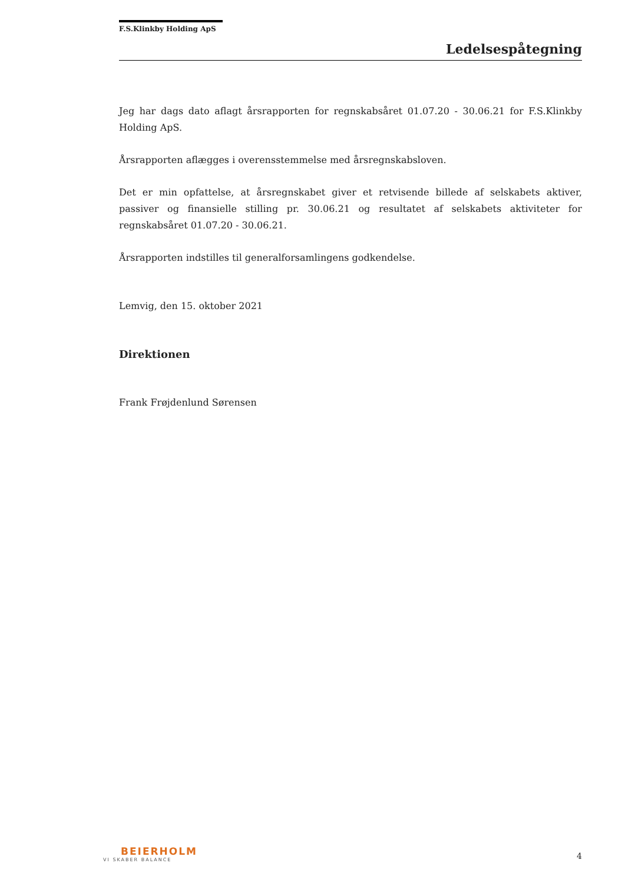F.S.Klinkby Holding ApS
Ledelsespåtegning
Jeg har dags dato aflagt årsrapporten for regnskabsåret 01.07.20 - 30.06.21 for F.S.Klinkby Holding ApS.
Årsrapporten aflægges i overensstemmelse med årsregnskabsloven.
Det er min opfattelse, at årsregnskabet giver et retvisende billede af selskabets aktiver, passiver og finansielle stilling pr. 30.06.21 og resultatet af selskabets aktiviteter for regnskabsåret 01.07.20 - 30.06.21.
Årsrapporten indstilles til generalforsamlingens godkendelse.
Lemvig, den 15. oktober 2021
Direktionen
Frank Frøjdenlund Sørensen
BEIERHOLM
VI SKABER BALANCE
4